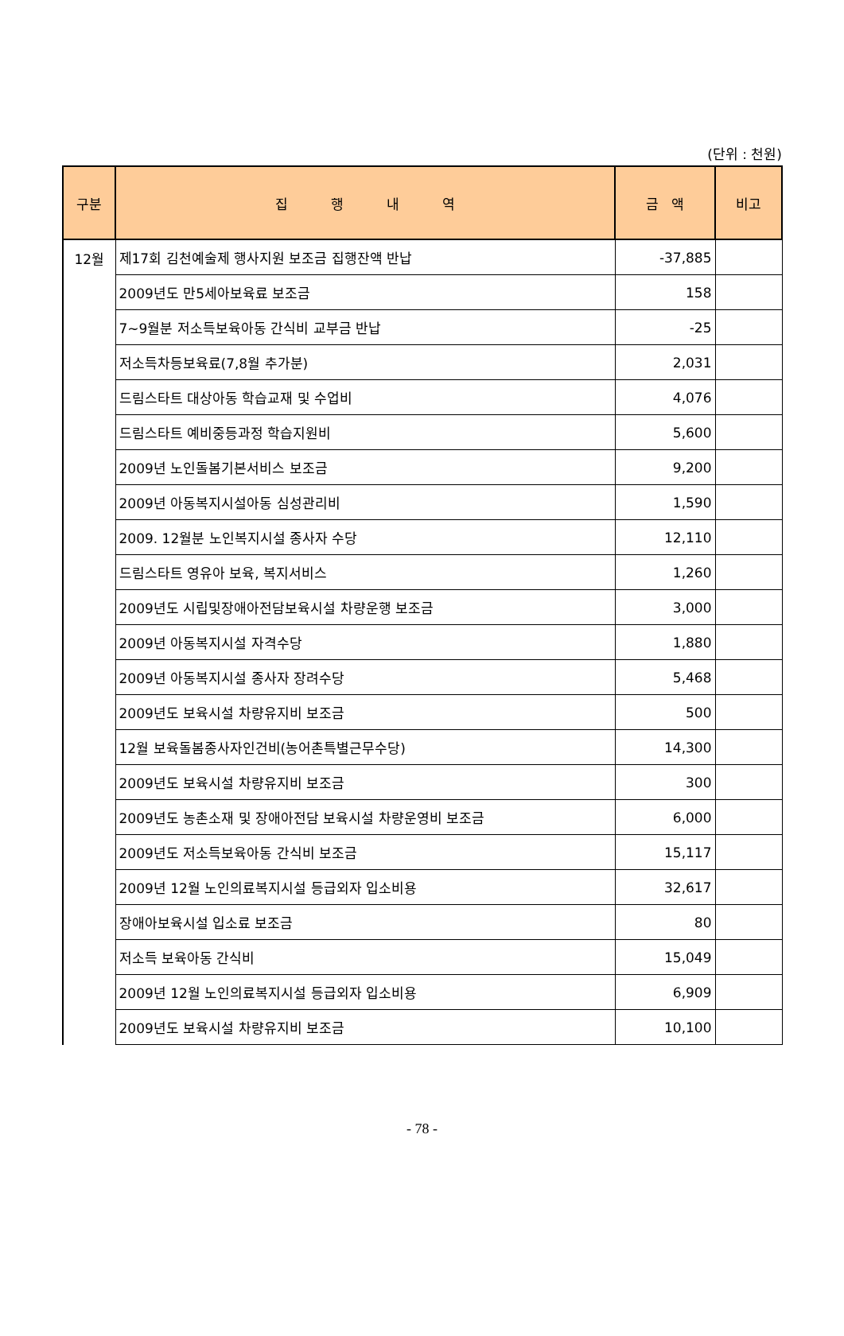(단위 : 천원)
| 구분 | 집 행 내 역 | 금 액 | 비고 |
| --- | --- | --- | --- |
| 12월 | 제17회 김천예술제 행사지원 보조금 집행잔액 반납 | -37,885 | |
| | 2009년도 만5세아보육료 보조금 | 158 | |
| | 7~9월분 저소득보육아동 간식비 교부금 반납 | -25 | |
| | 저소득차등보육료(7,8월 추가분) | 2,031 | |
| | 드림스타트 대상아동 학습교재 및 수업비 | 4,076 | |
| | 드림스타트 예비중등과정 학습지원비 | 5,600 | |
| | 2009년 노인돌봄기본서비스 보조금 | 9,200 | |
| | 2009년 아동복지시설아동 심성관리비 | 1,590 | |
| | 2009. 12월분 노인복지시설 종사자 수당 | 12,110 | |
| | 드림스타트 영유아 보육, 복지서비스 | 1,260 | |
| | 2009년도 시립및장애아전담보육시설 차량운행 보조금 | 3,000 | |
| | 2009년 아동복지시설 자격수당 | 1,880 | |
| | 2009년 아동복지시설 종사자 장려수당 | 5,468 | |
| | 2009년도 보육시설 차량유지비 보조금 | 500 | |
| | 12월 보육돌봄종사자인건비(농어촌특별근무수당) | 14,300 | |
| | 2009년도 보육시설 차량유지비 보조금 | 300 | |
| | 2009년도 농촌소재 및 장애아전담 보육시설 차량운영비 보조금 | 6,000 | |
| | 2009년도 저소득보육아동 간식비 보조금 | 15,117 | |
| | 2009년 12월 노인의료복지시설 등급외자 입소비용 | 32,617 | |
| | 장애아보육시설 입소료 보조금 | 80 | |
| | 저소득 보육아동 간식비 | 15,049 | |
| | 2009년 12월 노인의료복지시설 등급외자 입소비용 | 6,909 | |
| | 2009년도 보육시설 차량유지비 보조금 | 10,100 | |
- 78 -